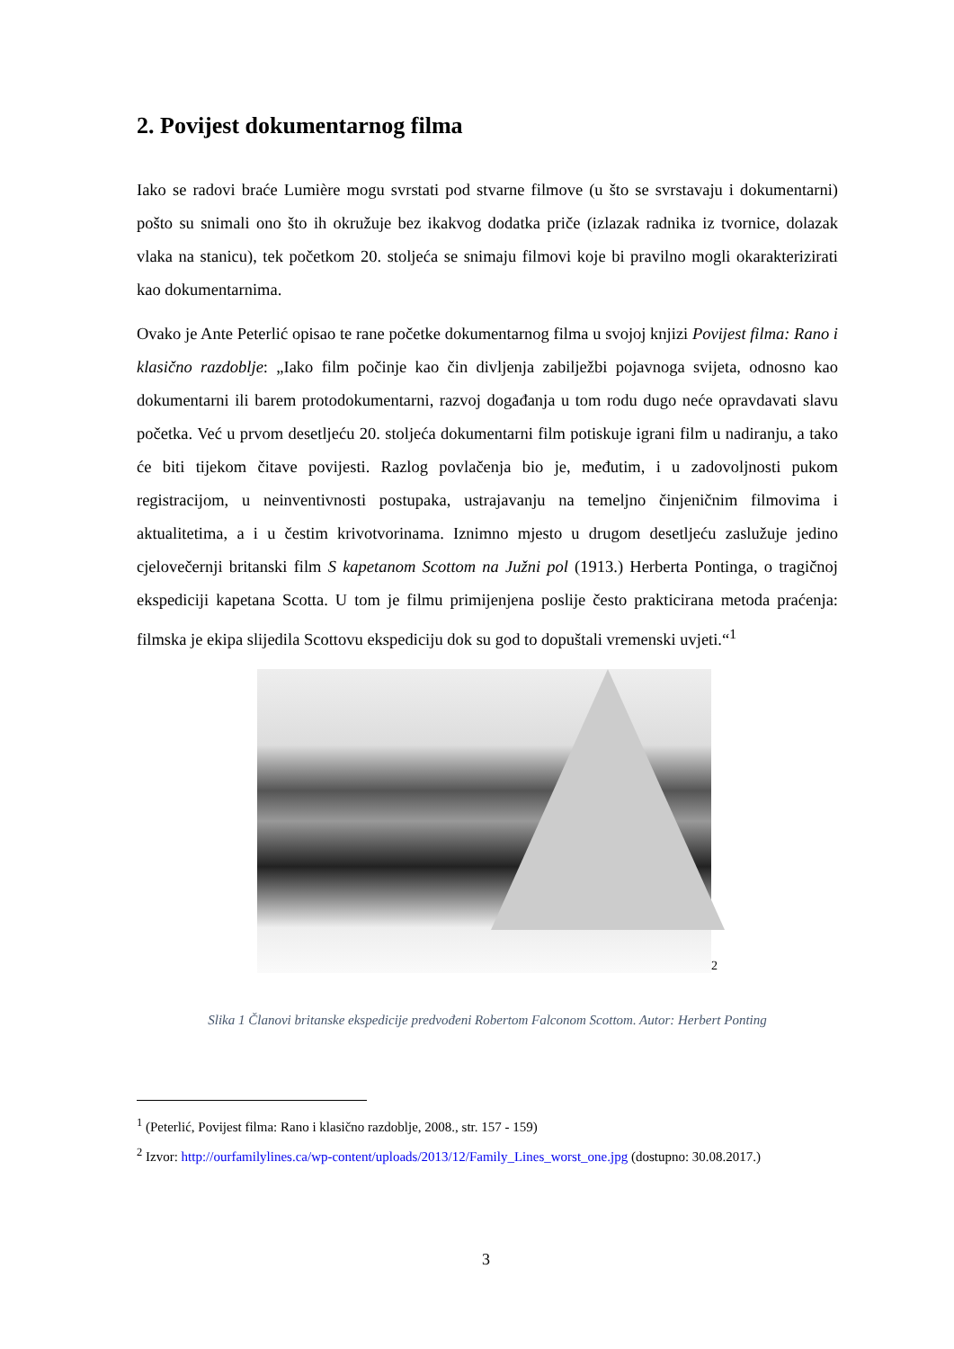2. Povijest dokumentarnog filma
Iako se radovi braće Lumière mogu svrstati pod stvarne filmove (u što se svrstavaju i dokumentarni) pošto su snimali ono što ih okružuje bez ikakvog dodatka priče (izlazak radnika iz tvornice, dolazak vlaka na stanicu), tek početkom 20. stoljeća se snimaju filmovi koje bi pravilno mogli okarakterizirati kao dokumentarnima.
Ovako je Ante Peterlić opisao te rane početke dokumentarnog filma u svojoj knjizi Povijest filma: Rano i klasično razdoblje: „Iako film počinje kao čin divljenja zabilježbi pojavnoga svijeta, odnosno kao dokumentarni ili barem protodokumentarni, razvoj događanja u tom rodu dugo neće opravdavati slavu početka. Već u prvom desetljeću 20. stoljeća dokumentarni film potiskuje igrani film u nadiranju, a tako će biti tijekom čitave povijesti. Razlog povlačenja bio je, međutim, i u zadovoljnosti pukom registracijom, u neinventivnosti postupaka, ustrajavanju na temeljno činjeničnim filmovima i aktualitetima, a i u čestim krivotvorinama. Iznimno mjesto u drugom desetljeću zaslužuje jedino cjelovečernji britanski film S kapetanom Scottom na Južni pol (1913.) Herberta Pontinga, o tragičnoj ekspediciji kapetana Scotta. U tom je filmu primijenjena poslije često prakticirana metoda praćenja: filmska je ekipa slijedila Scottovu ekspediciju dok su god to dopuštali vremenski uvjeti.“<sup>1</sup>
2
Slika 1 Članovi britanske ekspedicije predvođeni Robertom Falconom Scottom. Autor: Herbert Ponting
<sup>1</sup> (Peterlić, Povijest filma: Rano i klasično razdoblje, 2008., str. 157 - 159)
<sup>2</sup> Izvor: http://ourfamilylines.ca/wp-content/uploads/2013/12/Family_Lines_worst_one.jpg (dostupno: 30.08.2017.)
3